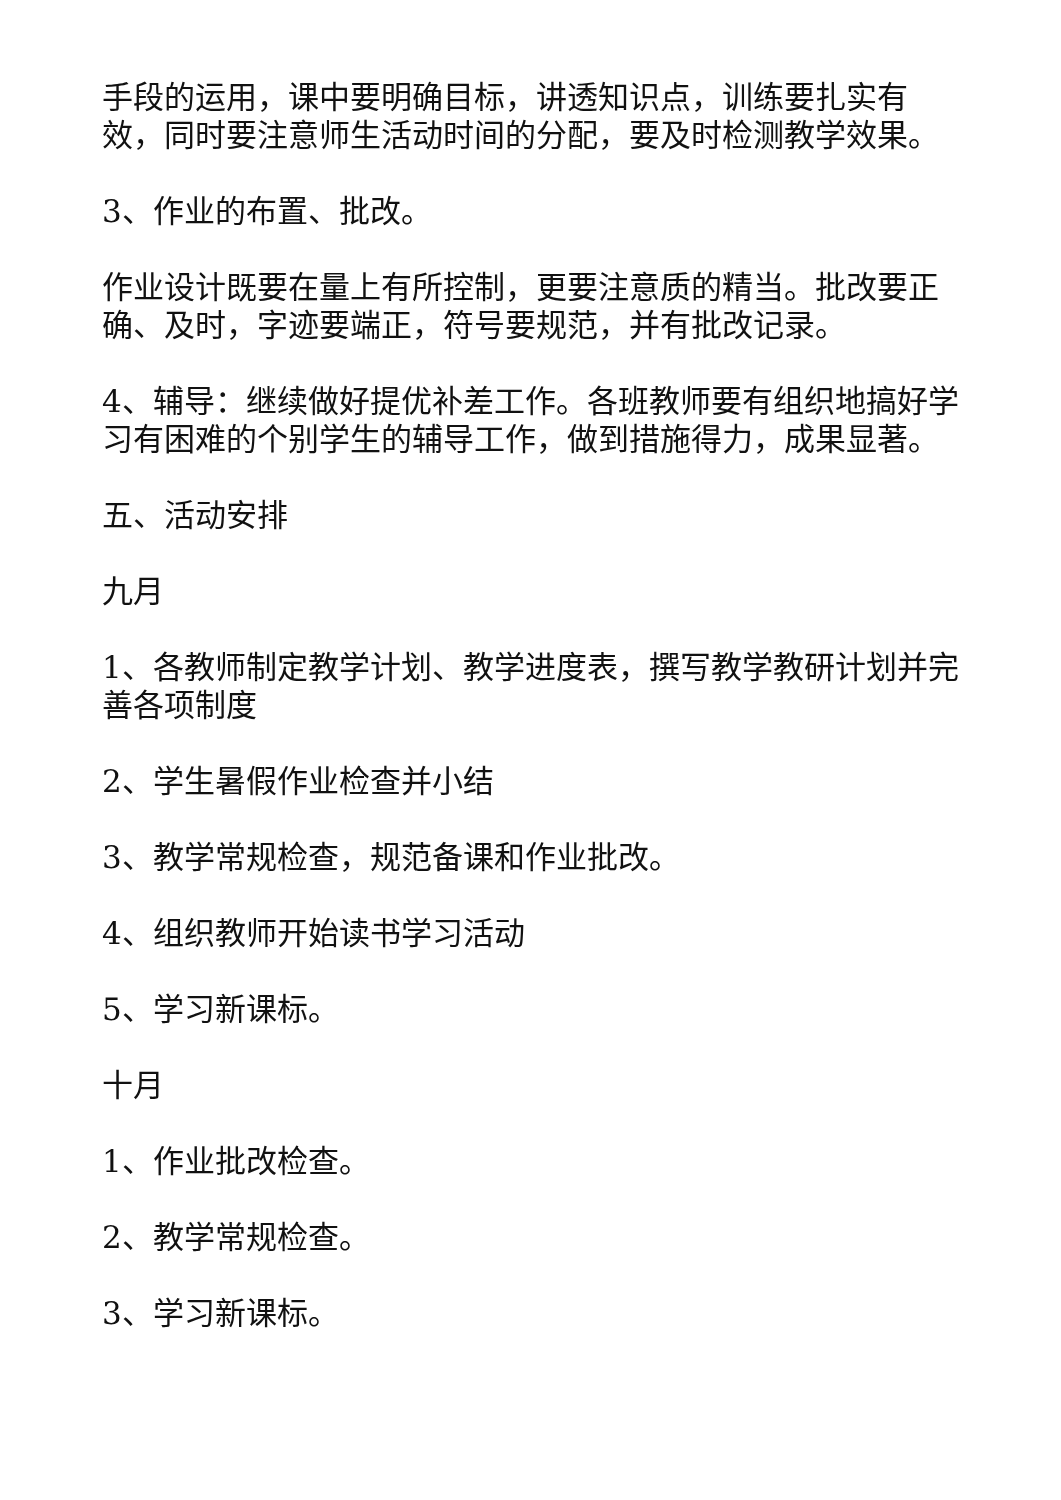手段的运用，课中要明确目标，讲透知识点，训练要扎实有效，同时要注意师生活动时间的分配，要及时检测教学效果。
3、作业的布置、批改。
作业设计既要在量上有所控制，更要注意质的精当。批改要正确、及时，字迹要端正，符号要规范，并有批改记录。
4、辅导：继续做好提优补差工作。各班教师要有组织地搞好学习有困难的个别学生的辅导工作，做到措施得力，成果显著。
五、活动安排
九月
1、各教师制定教学计划、教学进度表，撰写教学教研计划并完善各项制度
2、学生暑假作业检查并小结
3、教学常规检查，规范备课和作业批改。
4、组织教师开始读书学习活动
5、学习新课标。
十月
1、作业批改检查。
2、教学常规检查。
3、学习新课标。